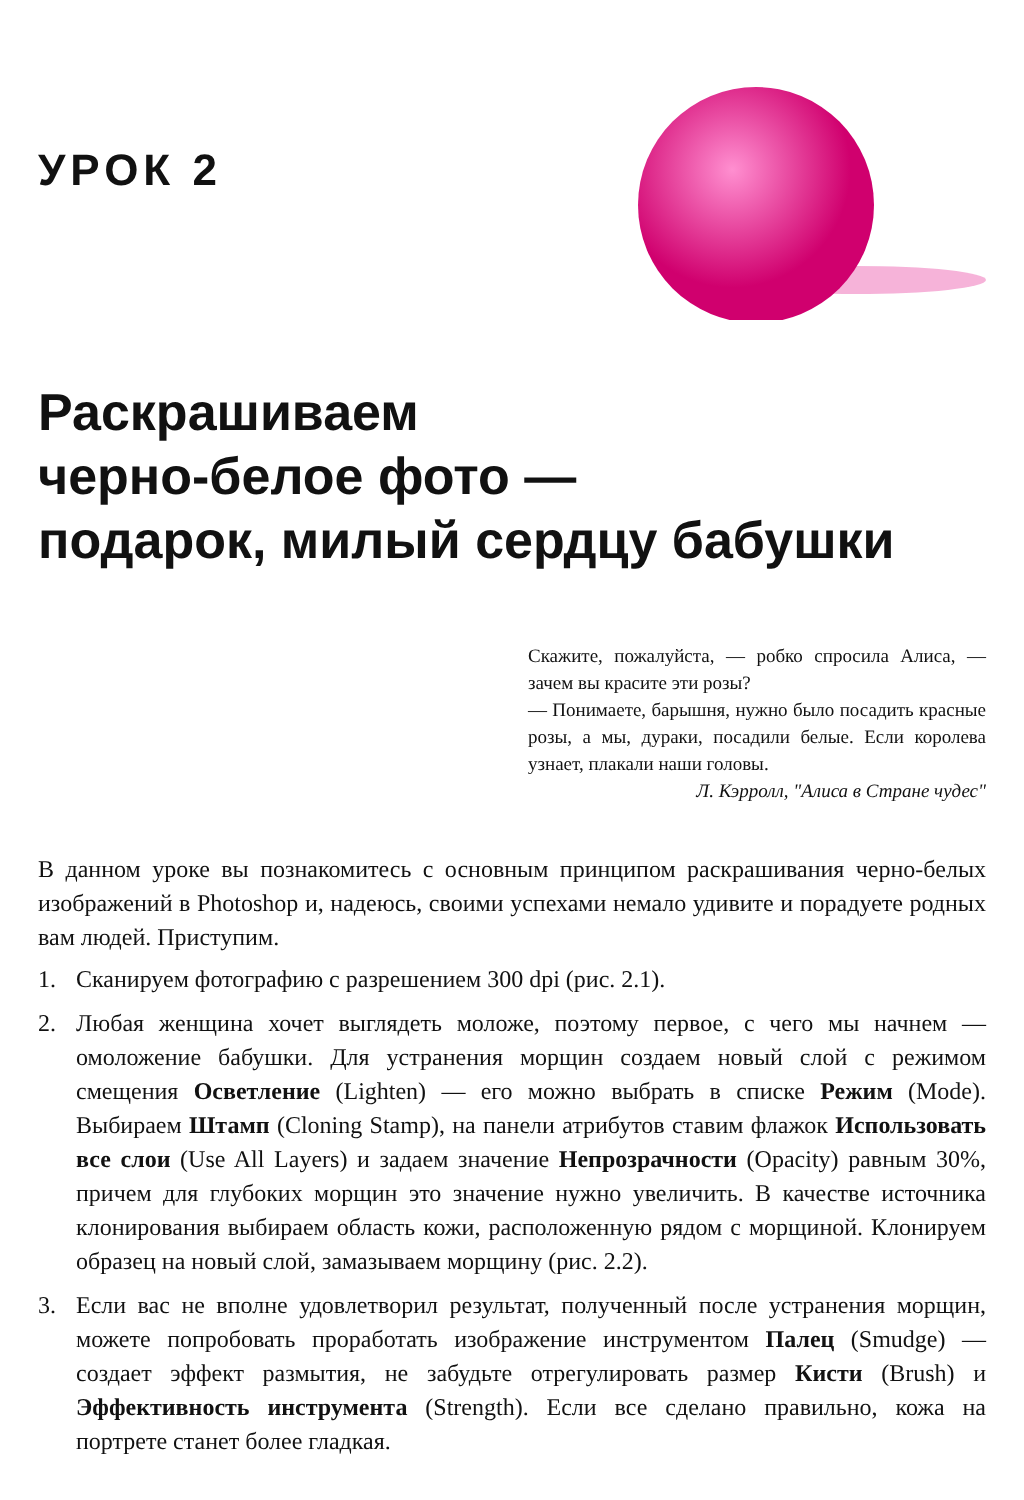УРОК 2
Раскрашиваем
черно-белое фото —
подарок, милый сердцу бабушки
Скажите, пожалуйста, — робко спросила Алиса, — зачем вы красите эти розы?
— Понимаете, барышня, нужно было посадить красные розы, а мы, дураки, посадили белые. Если королева узнает, плакали наши головы.
Л. Кэрролл, "Алиса в Стране чудес"
В данном уроке вы познакомитесь с основным принципом раскрашивания черно-белых изображений в Photoshop и, надеюсь, своими успехами немало удивите и порадуете родных вам людей. Приступим.
1. Сканируем фотографию с разрешением 300 dpi (рис. 2.1).
2. Любая женщина хочет выглядеть моложе, поэтому первое, с чего мы начнем — омоложение бабушки. Для устранения морщин создаем новый слой с режимом смещения Осветление (Lighten) — его можно выбрать в списке Режим (Mode). Выбираем Штамп (Cloning Stamp), на панели атрибутов ставим флажок Использовать все слои (Use All Layers) и задаем значение Непрозрачности (Opacity) равным 30%, причем для глубоких морщин это значение нужно увеличить. В качестве источника клонирования выбираем область кожи, расположенную рядом с морщиной. Клонируем образец на новый слой, замазываем морщину (рис. 2.2).
3. Если вас не вполне удовлетворил результат, полученный после устранения морщин, можете попробовать проработать изображение инструментом Палец (Smudge) — создает эффект размытия, не забудьте отрегулировать размер Кисти (Brush) и Эффективность инструмента (Strength). Если все сделано правильно, кожа на портрете станет более гладкая.